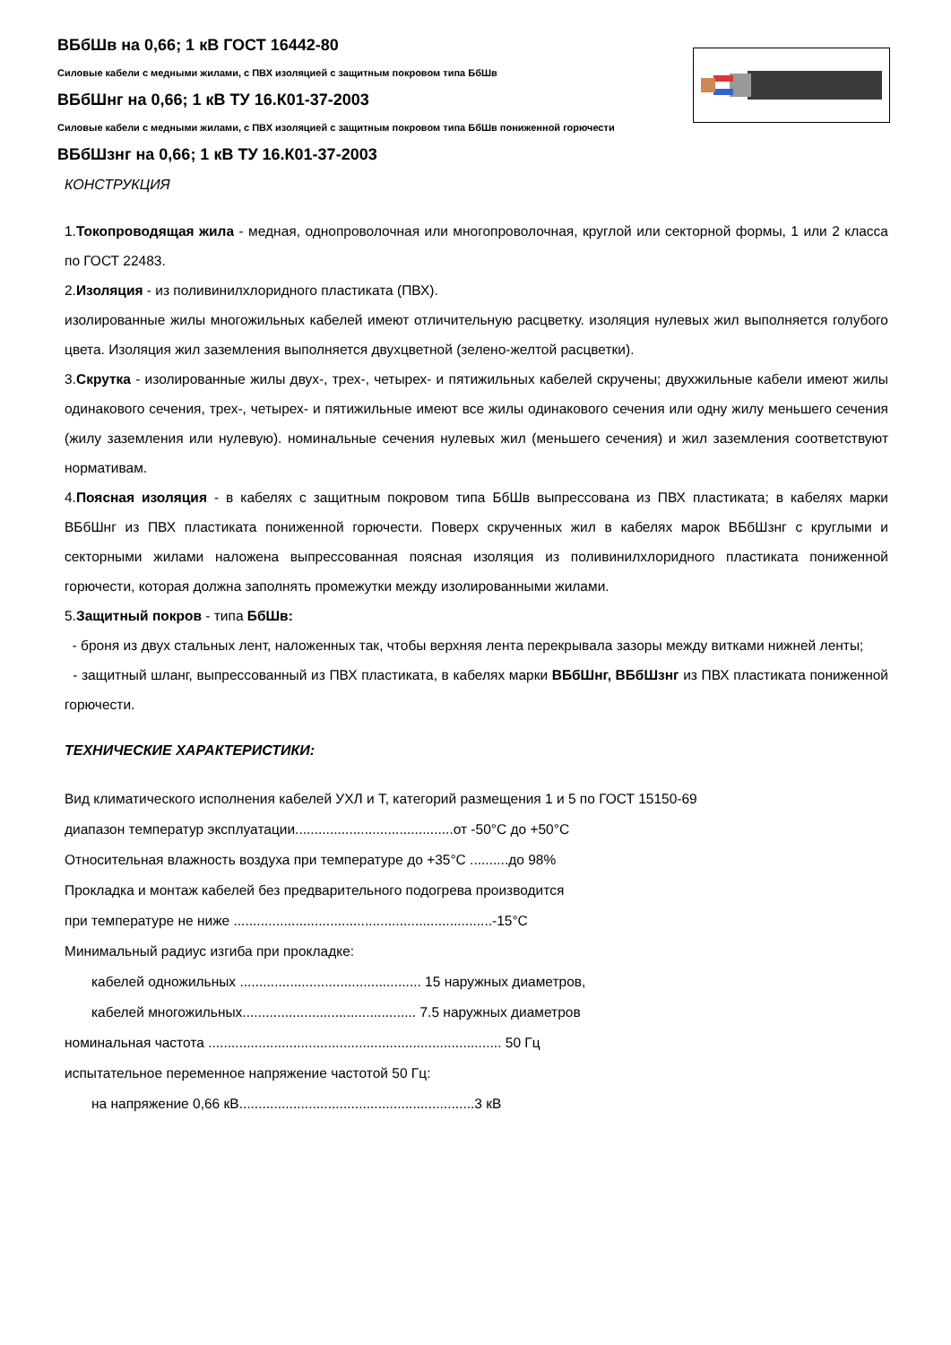ВБбШв на 0,66; 1 кВ ГОСТ 16442-80
Силовые кабели с медными жилами, с ПВХ изоляцией с защитным покровом типа БбШв
ВБбШнг на 0,66; 1 кВ ТУ 16.К01-37-2003
Силовые кабели с медными жилами, с ПВХ изоляцией с защитным покровом типа БбШв пониженной горючести
ВБбШзнг на 0,66; 1 кВ ТУ 16.К01-37-2003
КОНСТРУКЦИЯ
1.Токопроводящая жила - медная, однопроволочная или многопроволочная, круглой или секторной формы, 1 или 2 класса по ГОСТ 22483.
2.Изоляция - из поливинилхлоридного пластиката (ПВХ).
изолированные жилы многожильных кабелей имеют отличительную расцветку. изоляция нулевых жил выполняется голубого цвета. Изоляция жил заземления выполняется двухцветной (зелено-желтой расцветки).
3.Скрутка - изолированные жилы двух-, трех-, четырех- и пятижильных кабелей скручены; двухжильные кабели имеют жилы одинакового сечения, трех-, четырех- и пятижильные имеют все жилы одинакового сечения или одну жилу меньшего сечения (жилу заземления или нулевую). номинальные сечения нулевых жил (меньшего сечения) и жил заземления соответствуют нормативам.
4.Поясная изоляция - в кабелях с защитным покровом типа БбШв выпрессована из ПВХ пластиката; в кабелях марки ВБбШнг из ПВХ пластиката пониженной горючести. Поверх скрученных жил в кабелях марок ВБбШзнг с круглыми и секторными жилами наложена выпрессованная поясная изоляция из поливинилхлоридного пластиката пониженной горючести, которая должна заполнять промежутки между изолированными жилами.
5.Защитный покров - типа БбШв:
- броня из двух стальных лент, наложенных так, чтобы верхняя лента перекрывала зазоры между витками нижней ленты;
- защитный шланг, выпрессованный из ПВХ пластиката, в кабелях марки ВБбШнг, ВБбШзнг из ПВХ пластиката пониженной горючести.
ТЕХНИЧЕСКИЕ ХАРАКТЕРИСТИКИ:
Вид климатического исполнения кабелей УХЛ и Т, категорий размещения 1 и 5 по ГОСТ 15150-69
диапазон температур эксплуатации.........................................от -50°С до +50°С
Относительная влажность воздуха при температуре до +35°С ..........до 98%
Прокладка и монтаж кабелей без предварительного подогрева производится
при температуре не ниже ...................................................................-15°С
Минимальный радиус изгиба при прокладке:
кабелей одножильных ............................................... 15 наружных диаметров,
кабелей многожильных............................................. 7.5 наружных диаметров
номинальная частота ............................................................................ 50 Гц
испытательное переменное напряжение частотой 50 Гц:
на напряжение 0,66 кВ.............................................................3 кВ